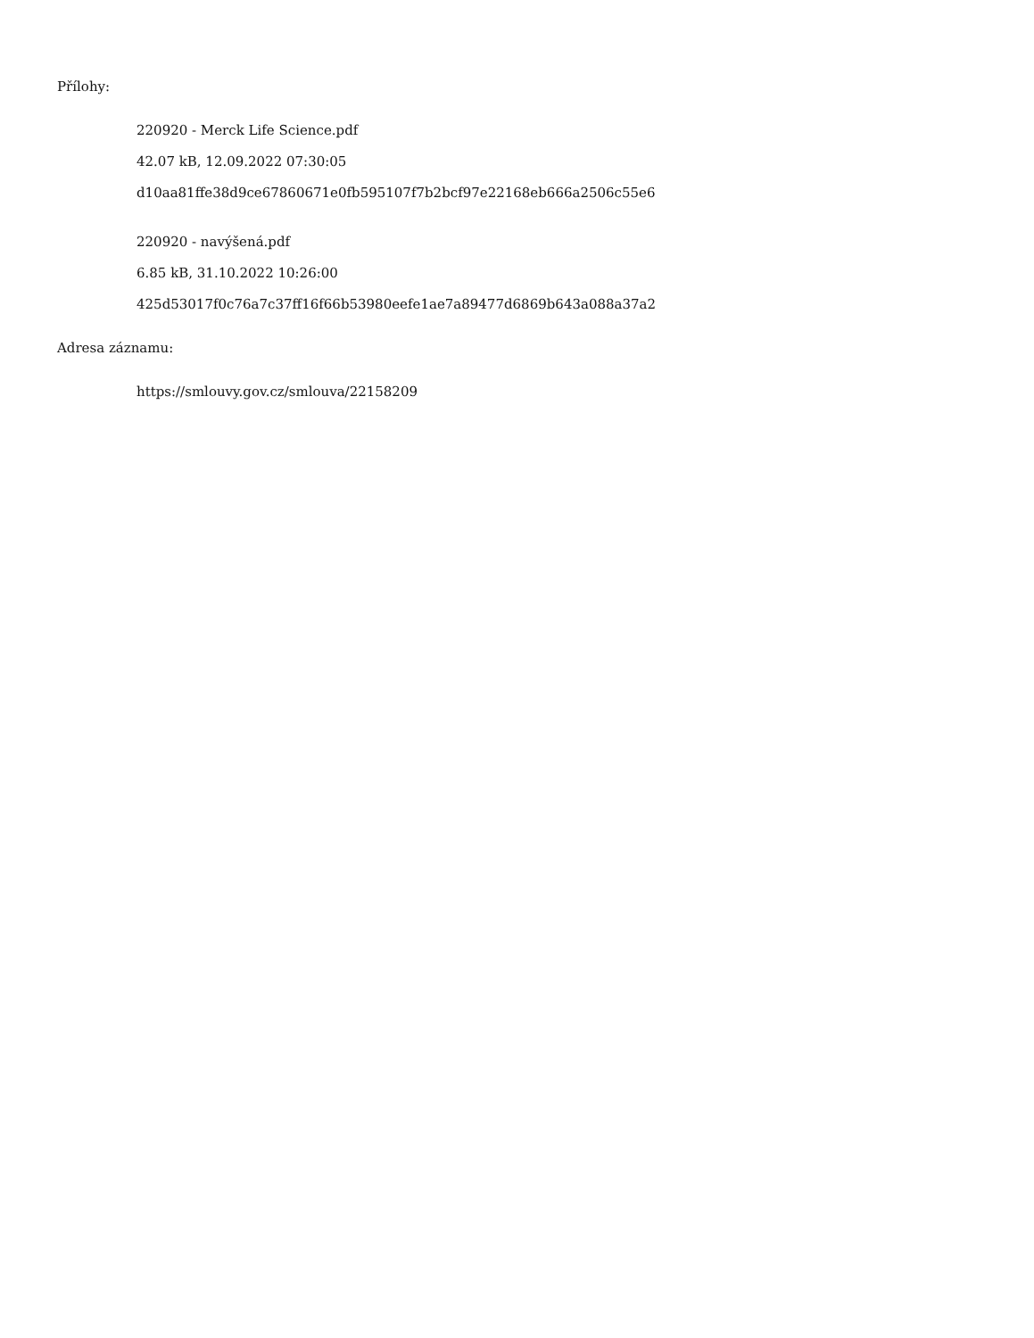Přílohy:
220920 - Merck Life Science.pdf
42.07 kB, 12.09.2022 07:30:05
d10aa81ffe38d9ce67860671e0fb595107f7b2bcf97e22168eb666a2506c55e6
220920 - navýšená.pdf
6.85 kB, 31.10.2022 10:26:00
425d53017f0c76a7c37ff16f66b53980eefe1ae7a89477d6869b643a088a37a2
Adresa záznamu:
https://smlouvy.gov.cz/smlouva/22158209